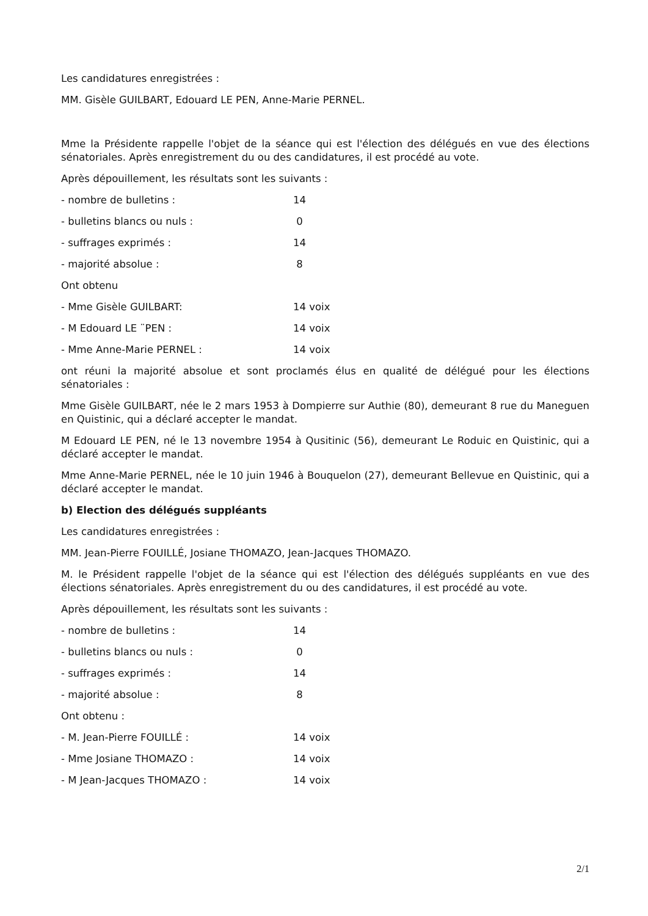Les candidatures enregistrées :
MM. Gisèle GUILBART, Edouard LE PEN, Anne-Marie PERNEL.
Mme la Présidente rappelle l'objet de la séance qui est l'élection des délégués en vue des élections sénatoriales. Après enregistrement du ou des candidatures, il est procédé au vote.
Après dépouillement, les résultats sont les suivants :
| - nombre de bulletins : | 14 |
| - bulletins blancs ou nuls : | 0 |
| - suffrages exprimés : | 14 |
| - majorité absolue : | 8 |
| Ont obtenu | |
| - Mme Gisèle GUILBART: | 14 voix |
| - M Edouard LE ¨PEN : | 14 voix |
| - Mme Anne-Marie PERNEL : | 14 voix |
ont réuni la majorité absolue et sont proclamés élus en qualité de délégué pour les élections sénatoriales :
Mme Gisèle GUILBART, née le 2 mars 1953 à Dompierre sur Authie (80), demeurant 8 rue du Maneguen en Quistinic, qui a déclaré accepter le mandat.
M Edouard LE PEN, né le 13 novembre 1954 à Qusitinic (56), demeurant Le Roduic en Quistinic, qui a déclaré accepter le mandat.
Mme Anne-Marie PERNEL, née le 10 juin 1946 à Bouquelon (27), demeurant Bellevue en Quistinic, qui a déclaré accepter le mandat.
b) Election des délégués suppléants
Les candidatures enregistrées :
MM. Jean-Pierre FOUILLÉ, Josiane THOMAZO, Jean-Jacques THOMAZO.
M. le Président rappelle l'objet de la séance qui est l'élection des délégués suppléants en vue des élections sénatoriales. Après enregistrement du ou des candidatures, il est procédé au vote.
Après dépouillement, les résultats sont les suivants :
| - nombre de bulletins : | 14 |
| - bulletins blancs ou nuls : | 0 |
| - suffrages exprimés : | 14 |
| - majorité absolue : | 8 |
| Ont obtenu : | |
| - M. Jean-Pierre FOUILLÉ : | 14 voix |
| - Mme Josiane THOMAZO : | 14 voix |
| - M Jean-Jacques THOMAZO : | 14 voix |
2/1